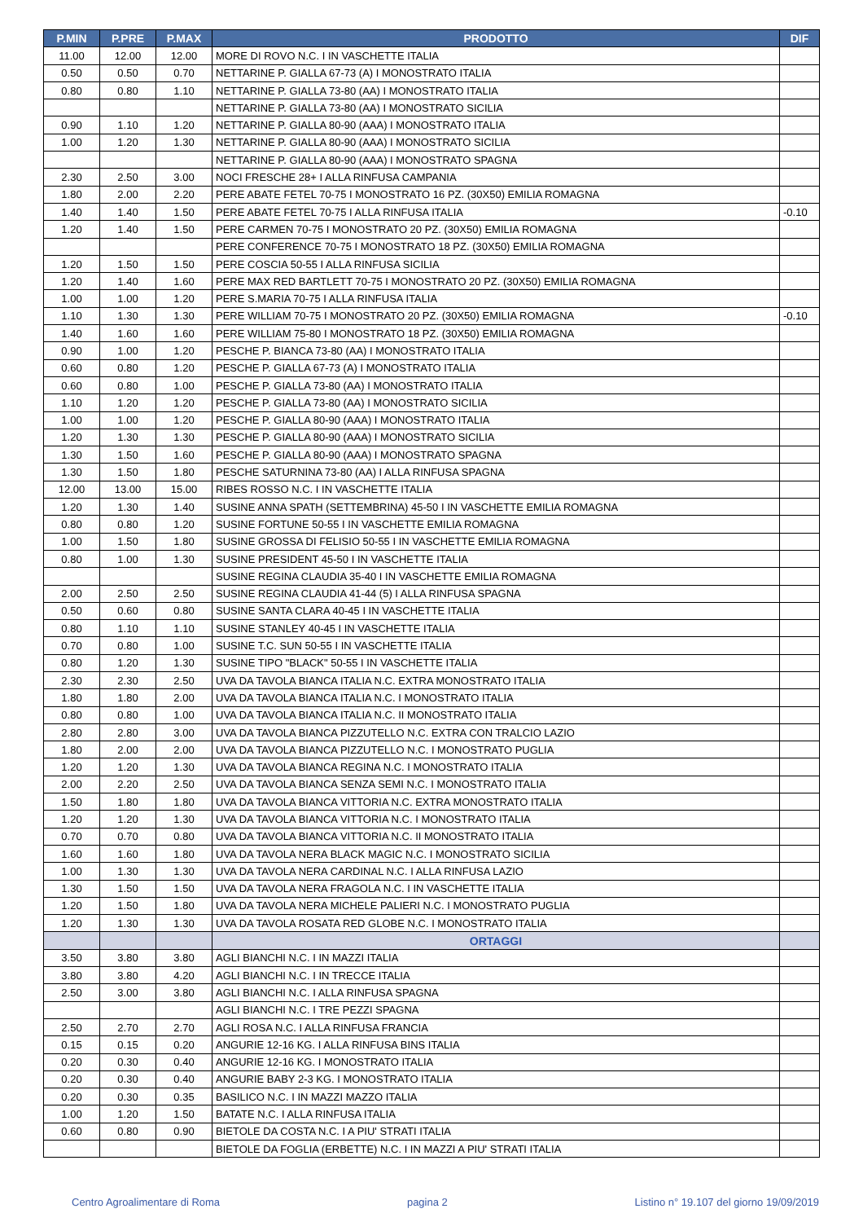| P.MIN | P.PRE | P.MAX | PRODOTTO | DIF |
| --- | --- | --- | --- | --- |
| 11.00 | 12.00 | 12.00 | MORE DI ROVO N.C. I IN VASCHETTE ITALIA | |
| 0.50 | 0.50 | 0.70 | NETTARINE P. GIALLA 67-73 (A) I MONOSTRATO ITALIA | |
| 0.80 | 0.80 | 1.10 | NETTARINE P. GIALLA 73-80 (AA) I MONOSTRATO ITALIA | |
| | | | NETTARINE P. GIALLA 73-80 (AA) I MONOSTRATO SICILIA | |
| 0.90 | 1.10 | 1.20 | NETTARINE P. GIALLA 80-90 (AAA) I MONOSTRATO ITALIA | |
| 1.00 | 1.20 | 1.30 | NETTARINE P. GIALLA 80-90 (AAA) I MONOSTRATO SICILIA | |
| | | | NETTARINE P. GIALLA 80-90 (AAA) I MONOSTRATO SPAGNA | |
| 2.30 | 2.50 | 3.00 | NOCI FRESCHE 28+ I ALLA RINFUSA CAMPANIA | |
| 1.80 | 2.00 | 2.20 | PERE ABATE FETEL 70-75 I MONOSTRATO 16 PZ. (30X50) EMILIA ROMAGNA | |
| 1.40 | 1.40 | 1.50 | PERE ABATE FETEL 70-75 I ALLA RINFUSA ITALIA | -0.10 |
| 1.20 | 1.40 | 1.50 | PERE CARMEN 70-75 I MONOSTRATO 20 PZ. (30X50) EMILIA ROMAGNA | |
| | | | PERE CONFERENCE 70-75 I MONOSTRATO 18 PZ. (30X50) EMILIA ROMAGNA | |
| 1.20 | 1.50 | 1.50 | PERE COSCIA 50-55 I ALLA RINFUSA SICILIA | |
| 1.20 | 1.40 | 1.60 | PERE MAX RED BARTLETT 70-75 I MONOSTRATO 20 PZ. (30X50) EMILIA ROMAGNA | |
| 1.00 | 1.00 | 1.20 | PERE S.MARIA 70-75 I ALLA RINFUSA ITALIA | |
| 1.10 | 1.30 | 1.30 | PERE WILLIAM 70-75 I MONOSTRATO 20 PZ. (30X50) EMILIA ROMAGNA | -0.10 |
| 1.40 | 1.60 | 1.60 | PERE WILLIAM 75-80 I MONOSTRATO 18 PZ. (30X50) EMILIA ROMAGNA | |
| 0.90 | 1.00 | 1.20 | PESCHE P. BIANCA 73-80 (AA) I MONOSTRATO ITALIA | |
| 0.60 | 0.80 | 1.20 | PESCHE P. GIALLA 67-73 (A) I MONOSTRATO ITALIA | |
| 0.60 | 0.80 | 1.00 | PESCHE P. GIALLA 73-80 (AA) I MONOSTRATO ITALIA | |
| 1.10 | 1.20 | 1.20 | PESCHE P. GIALLA 73-80 (AA) I MONOSTRATO SICILIA | |
| 1.00 | 1.00 | 1.20 | PESCHE P. GIALLA 80-90 (AAA) I MONOSTRATO ITALIA | |
| 1.20 | 1.30 | 1.30 | PESCHE P. GIALLA 80-90 (AAA) I MONOSTRATO SICILIA | |
| 1.30 | 1.50 | 1.60 | PESCHE P. GIALLA 80-90 (AAA) I MONOSTRATO SPAGNA | |
| 1.30 | 1.50 | 1.80 | PESCHE SATURNINA 73-80 (AA) I ALLA RINFUSA SPAGNA | |
| 12.00 | 13.00 | 15.00 | RIBES ROSSO N.C. I IN VASCHETTE ITALIA | |
| 1.20 | 1.30 | 1.40 | SUSINE ANNA SPATH (SETTEMBRINA) 45-50 I IN VASCHETTE EMILIA ROMAGNA | |
| 0.80 | 0.80 | 1.20 | SUSINE FORTUNE 50-55 I IN VASCHETTE EMILIA ROMAGNA | |
| 1.00 | 1.50 | 1.80 | SUSINE GROSSA DI FELISIO 50-55 I IN VASCHETTE EMILIA ROMAGNA | |
| 0.80 | 1.00 | 1.30 | SUSINE PRESIDENT 45-50 I IN VASCHETTE ITALIA | |
| | | | SUSINE REGINA CLAUDIA 35-40 I IN VASCHETTE EMILIA ROMAGNA | |
| 2.00 | 2.50 | 2.50 | SUSINE REGINA CLAUDIA 41-44 (5) I ALLA RINFUSA SPAGNA | |
| 0.50 | 0.60 | 0.80 | SUSINE SANTA CLARA 40-45 I IN VASCHETTE ITALIA | |
| 0.80 | 1.10 | 1.10 | SUSINE STANLEY 40-45 I IN VASCHETTE ITALIA | |
| 0.70 | 0.80 | 1.00 | SUSINE T.C. SUN 50-55 I IN VASCHETTE ITALIA | |
| 0.80 | 1.20 | 1.30 | SUSINE TIPO "BLACK" 50-55 I IN VASCHETTE ITALIA | |
| 2.30 | 2.30 | 2.50 | UVA DA TAVOLA BIANCA ITALIA N.C. EXTRA MONOSTRATO ITALIA | |
| 1.80 | 1.80 | 2.00 | UVA DA TAVOLA BIANCA ITALIA N.C. I MONOSTRATO ITALIA | |
| 0.80 | 0.80 | 1.00 | UVA DA TAVOLA BIANCA ITALIA N.C. II MONOSTRATO ITALIA | |
| 2.80 | 2.80 | 3.00 | UVA DA TAVOLA BIANCA PIZZUTELLO N.C. EXTRA CON TRALCIO LAZIO | |
| 1.80 | 2.00 | 2.00 | UVA DA TAVOLA BIANCA PIZZUTELLO N.C. I MONOSTRATO PUGLIA | |
| 1.20 | 1.20 | 1.30 | UVA DA TAVOLA BIANCA REGINA N.C. I MONOSTRATO ITALIA | |
| 2.00 | 2.20 | 2.50 | UVA DA TAVOLA BIANCA SENZA SEMI N.C. I MONOSTRATO ITALIA | |
| 1.50 | 1.80 | 1.80 | UVA DA TAVOLA BIANCA VITTORIA N.C. EXTRA MONOSTRATO ITALIA | |
| 1.20 | 1.20 | 1.30 | UVA DA TAVOLA BIANCA VITTORIA N.C. I MONOSTRATO ITALIA | |
| 0.70 | 0.70 | 0.80 | UVA DA TAVOLA BIANCA VITTORIA N.C. II MONOSTRATO ITALIA | |
| 1.60 | 1.60 | 1.80 | UVA DA TAVOLA NERA BLACK MAGIC N.C. I MONOSTRATO SICILIA | |
| 1.00 | 1.30 | 1.30 | UVA DA TAVOLA NERA CARDINAL N.C. I ALLA RINFUSA LAZIO | |
| 1.30 | 1.50 | 1.50 | UVA DA TAVOLA NERA FRAGOLA N.C. I IN VASCHETTE ITALIA | |
| 1.20 | 1.50 | 1.80 | UVA DA TAVOLA NERA MICHELE PALIERI N.C. I MONOSTRATO PUGLIA | |
| 1.20 | 1.30 | 1.30 | UVA DA TAVOLA ROSATA RED GLOBE N.C. I MONOSTRATO ITALIA | |
| | | | ORTAGGI | |
| 3.50 | 3.80 | 3.80 | AGLI BIANCHI N.C. I IN MAZZI ITALIA | |
| 3.80 | 3.80 | 4.20 | AGLI BIANCHI N.C. I IN TRECCE ITALIA | |
| 2.50 | 3.00 | 3.80 | AGLI BIANCHI N.C. I ALLA RINFUSA SPAGNA | |
| | | | AGLI BIANCHI N.C. I TRE PEZZI SPAGNA | |
| 2.50 | 2.70 | 2.70 | AGLI ROSA N.C. I ALLA RINFUSA FRANCIA | |
| 0.15 | 0.15 | 0.20 | ANGURIE 12-16 KG. I ALLA RINFUSA BINS ITALIA | |
| 0.20 | 0.30 | 0.40 | ANGURIE 12-16 KG. I MONOSTRATO ITALIA | |
| 0.20 | 0.30 | 0.40 | ANGURIE BABY 2-3 KG. I MONOSTRATO ITALIA | |
| 0.20 | 0.30 | 0.35 | BASILICO N.C. I IN MAZZI MAZZO ITALIA | |
| 1.00 | 1.20 | 1.50 | BATATE N.C. I ALLA RINFUSA ITALIA | |
| 0.60 | 0.80 | 0.90 | BIETOLE DA COSTA N.C. I A PIU' STRATI ITALIA | |
| | | | BIETOLE DA FOGLIA (ERBETTE) N.C. I IN MAZZI A PIU' STRATI ITALIA | |
Centro Agroalimentare di Roma pagina 2 Listino n° 19.107 del giorno 19/09/2019